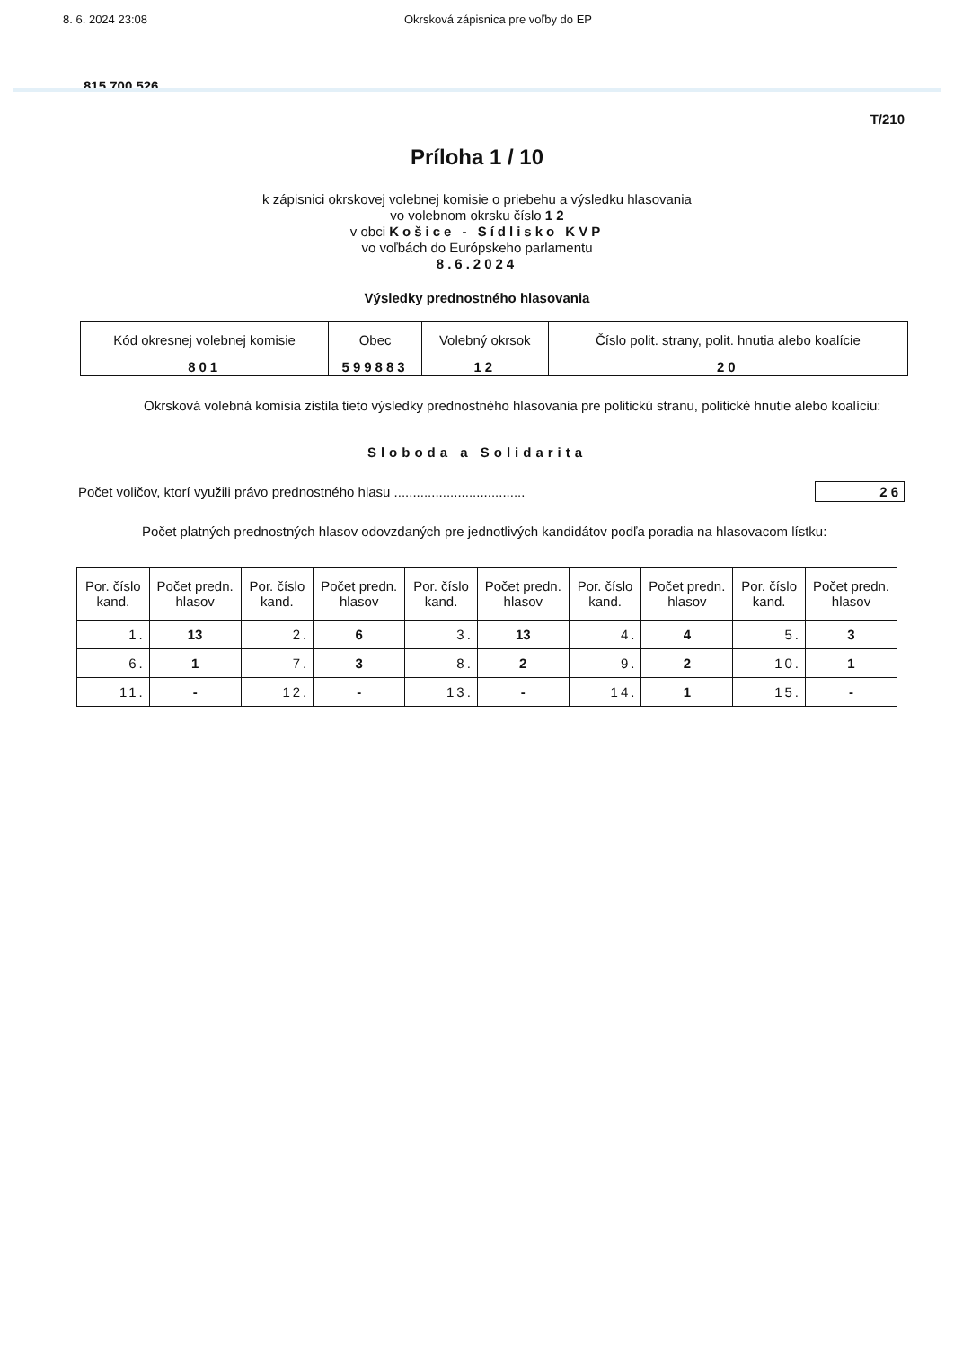8. 6. 2024 23:08 Okrsková zápisnica pre voľby do EP
815 700 526
T/210
Príloha 1 / 10
k zápisnici okrskovej volebnej komisie o priebehu a výsledku hlasovania
vo volebnom okrsku číslo 1 2
v obci Košice - Sídlisko KVP
vo voľbách do Európskeho parlamentu
8.6.2024
Výsledky prednostného hlasovania
| Kód okresnej volebnej komisie | Obec | Volebný okrsok | Číslo polit. strany, polit. hnutia alebo koalície |
| --- | --- | --- | --- |
| 801 | 599883 | 12 | 20 |
Okrsková volebná komisia zistila tieto výsledky prednostného hlasovania pre politickú stranu, politické hnutie alebo koalíciu:
Sloboda a Solidarita
Počet voličov, ktorí využili právo prednostného hlasu ...................................
26
Počet platných prednostných hlasov odovzdaných pre jednotlivých kandidátov podľa poradia na hlasovacom lístku:
| Por. číslo kand. | Počet predn. hlasov | Por. číslo kand. | Počet predn. hlasov | Por. číslo kand. | Počet predn. hlasov | Por. číslo kand. | Počet predn. hlasov | Por. číslo kand. | Počet predn. hlasov |
| --- | --- | --- | --- | --- | --- | --- | --- | --- | --- |
| 1. | 13 | 2. | 6 | 3. | 13 | 4. | 4 | 5. | 3 |
| 6. | 1 | 7. | 3 | 8. | 2 | 9. | 2 | 10. | 1 |
| 11. | - | 12. | - | 13. | - | 14. | 1 | 15. | - |